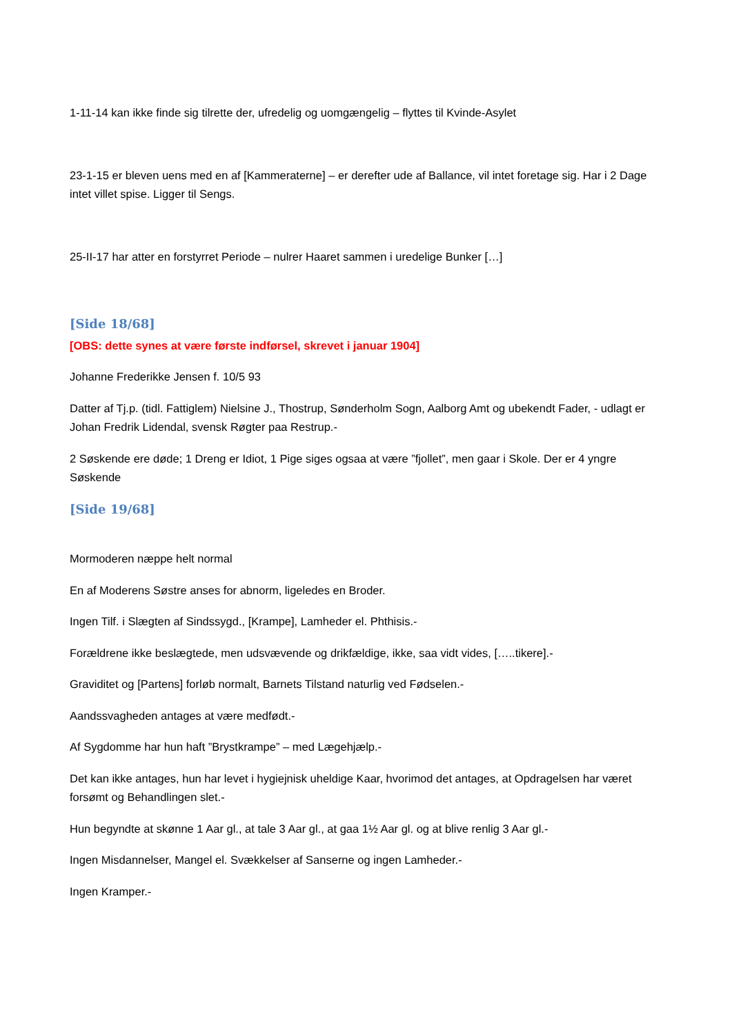1-11-14 kan ikke finde sig tilrette der, ufredelig og uomgængelig – flyttes til Kvinde-Asylet
23-1-15 er bleven uens med en af [Kammeraterne] – er derefter ude af Ballance, vil intet foretage sig. Har i 2 Dage intet villet spise. Ligger til Sengs.
25-II-17 har atter en forstyrret Periode – nulrer Haaret sammen i uredelige Bunker […]
[Side 18/68]
[OBS: dette synes at være første indførsel, skrevet i januar 1904]
Johanne Frederikke Jensen f. 10/5 93
Datter af Tj.p. (tidl. Fattiglem) Nielsine J., Thostrup, Sønderholm Sogn, Aalborg Amt og ubekendt Fader, - udlagt er Johan Fredrik Lidendal, svensk Røgter paa Restrup.-
2 Søskende ere døde; 1 Dreng er Idiot, 1 Pige siges ogsaa at være ”fjollet”, men gaar i Skole. Der er 4 yngre Søskende
[Side 19/68]
Mormoderen næppe helt normal
En af Moderens Søstre anses for abnorm, ligeledes en Broder.
Ingen Tilf. i Slægten af Sindssygd., [Krampe], Lamheder el. Phthisis.-
Forældrene ikke beslægtede, men udsvævende og drikfældige, ikke, saa vidt vides, […..tikere].-
Graviditet og [Partens] forløb normalt, Barnets Tilstand naturlig ved Fødselen.-
Aandssvagheden antages at være medfødt.-
Af Sygdomme har hun haft ”Brystkrampe” – med Lægehjælp.-
Det kan ikke antages, hun har levet i hygiejnisk uheldige Kaar, hvorimod det antages, at Opdragelsen har været forsømt og Behandlingen slet.-
Hun begyndte at skønne 1 Aar gl., at tale 3 Aar gl., at gaa 1½ Aar gl. og at blive renlig 3 Aar gl.-
Ingen Misdannelser, Mangel el. Svækkelser af Sanserne og ingen Lamheder.-
Ingen Kramper.-